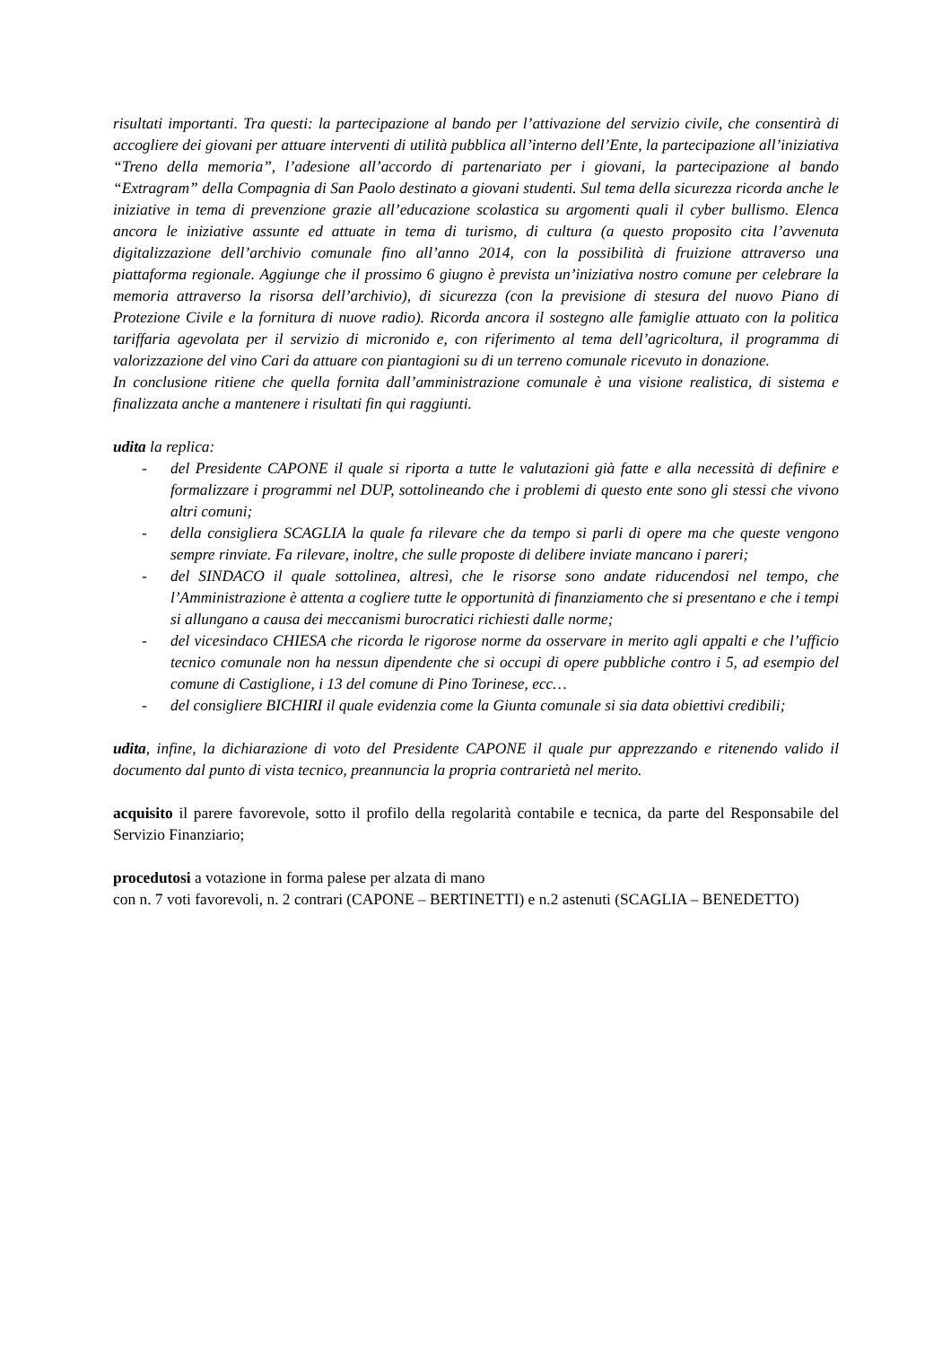risultati importanti. Tra questi: la partecipazione al bando per l’attivazione del servizio civile, che consentirà di accogliere dei giovani per attuare interventi di utilità pubblica all’interno dell’Ente, la partecipazione all’iniziativa “Treno della memoria”, l’adesione all’accordo di partenariato per i giovani, la partecipazione al bando “Extragram” della Compagnia di San Paolo destinato a giovani studenti. Sul tema della sicurezza ricorda anche le iniziative in tema di prevenzione grazie all’educazione scolastica su argomenti quali il cyber bullismo. Elenca ancora le iniziative assunte ed attuate in tema di turismo, di cultura (a questo proposito cita l’avvenuta digitalizzazione dell’archivio comunale fino all’anno 2014, con la possibilità di fruizione attraverso una piattaforma regionale. Aggiunge che il prossimo 6 giugno è prevista un’iniziativa nostro comune per celebrare la memoria attraverso la risorsa dell’archivio), di sicurezza (con la previsione di stesura del nuovo Piano di Protezione Civile e la fornitura di nuove radio). Ricorda ancora il sostegno alle famiglie attuato con la politica tariffaria agevolata per il servizio di micronido e, con riferimento al tema dell’agricoltura, il programma di valorizzazione del vino Cari da attuare con piantagioni su di un terreno comunale ricevuto in donazione.
In conclusione ritiene che quella fornita dall’amministrazione comunale è una visione realistica, di sistema e finalizzata anche a mantenere i risultati fin qui raggiunti.
udita la replica:
- del Presidente CAPONE il quale si riporta a tutte le valutazioni già fatte e alla necessità di definire e formalizzare i programmi nel DUP, sottolineando che i problemi di questo ente sono gli stessi che vivono altri comuni;
- della consigliera SCAGLIA la quale fa rilevare che da tempo si parli di opere ma che queste vengono sempre rinviate. Fa rilevare, inoltre, che sulle proposte di delibere inviate mancano i pareri;
- del SINDACO il quale sottolinea, altresì, che le risorse sono andate riducendosi nel tempo, che l’Amministrazione è attenta a cogliere tutte le opportunità di finanziamento che si presentano e che i tempi si allungano a causa dei meccanismi burocratici richiesti dalle norme;
- del vicesindaco CHIESA che ricorda le rigorose norme da osservare in merito agli appalti e che l’ufficio tecnico comunale non ha nessun dipendente che si occupi di opere pubbliche contro i 5, ad esempio del comune di Castiglione, i 13 del comune di Pino Torinese, ecc…
- del consigliere BICHIRI il quale evidenzia come la Giunta comunale si sia data obiettivi credibili;
udita, infine, la dichiarazione di voto del Presidente CAPONE il quale pur apprezzando e ritenendo valido il documento dal punto di vista tecnico, preannuncia la propria contrarietà nel merito.
acquisito il parere favorevole, sotto il profilo della regolarità contabile e tecnica, da parte del Responsabile del Servizio Finanziario;
procedutosi a votazione in forma palese per alzata di mano
con n. 7 voti favorevoli, n. 2 contrari (CAPONE – BERTINETTI) e n.2 astenuti (SCAGLIA – BENEDETTO)